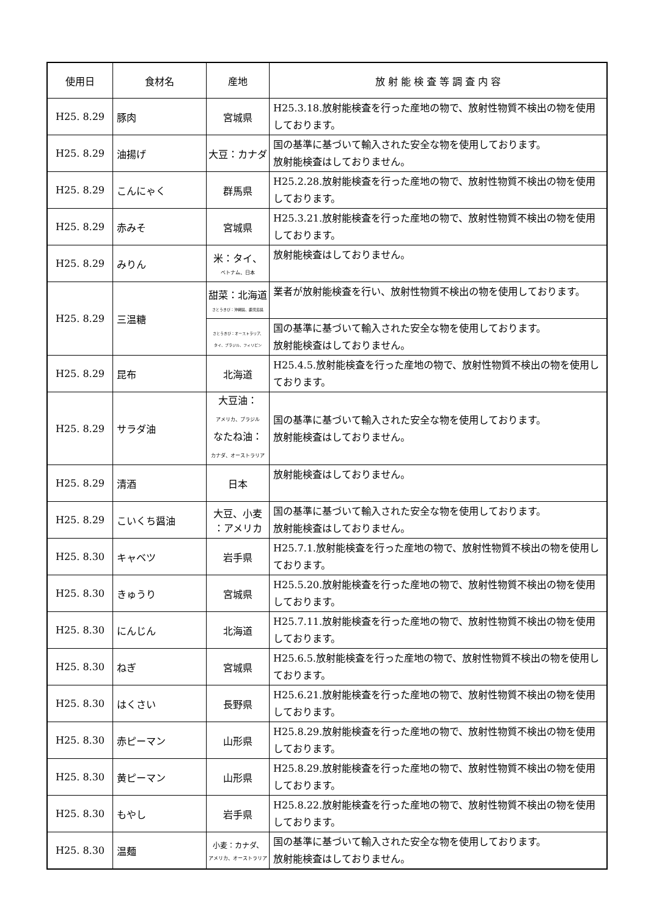| 使用日 | 食材名 | 産地 | 放 射 能 検 査 等 調 査 内 容 |
| --- | --- | --- | --- |
| H25. 8.29 | 豚肉 | 宮城県 | H25.3.18.放射能検査を行った産地の物で、放射性物質不検出の物を使用しております。 |
| H25. 8.29 | 油揚げ | 大豆：カナダ | 国の基準に基づいて輸入された安全な物を使用しております。 放射能検査はしておりません。 |
| H25. 8.29 | こんにゃく | 群馬県 | H25.2.28.放射能検査を行った産地の物で、放射性物質不検出の物を使用しております。 |
| H25. 8.29 | 赤みそ | 宮城県 | H25.3.21.放射能検査を行った産地の物で、放射性物質不検出の物を使用しております。 |
| H25. 8.29 | みりん | 米：タイ、 ベトナム、日本 | 放射能検査はしておりません。 |
| H25. 8.29 | 三温糖 | 甜菜：北海道 さとうきび：沖縄県、鹿児島県 | 業者が放射能検査を行い、放射性物質不検出の物を使用しております。 |
| | | さとうきび：オーストラリア、 タイ、ブラジル、フィリピン | 国の基準に基づいて輸入された安全な物を使用しております。 放射能検査はしておりません。 |
| H25. 8.29 | 昆布 | 北海道 | H25.4.5.放射能検査を行った産地の物で、放射性物質不検出の物を使用しております。 |
| H25. 8.29 | サラダ油 | 大豆油： アメリカ、ブラジル なたね油： カナダ、オーストラリア | 国の基準に基づいて輸入された安全な物を使用しております。 放射能検査はしておりません。 |
| H25. 8.29 | 清酒 | 日本 | 放射能検査はしておりません。 |
| H25. 8.29 | こいくち醤油 | 大豆、小麦 ：アメリカ | 国の基準に基づいて輸入された安全な物を使用しております。 放射能検査はしておりません。 |
| H25. 8.30 | キャベツ | 岩手県 | H25.7.1.放射能検査を行った産地の物で、放射性物質不検出の物を使用しております。 |
| H25. 8.30 | きゅうり | 宮城県 | H25.5.20.放射能検査を行った産地の物で、放射性物質不検出の物を使用しております。 |
| H25. 8.30 | にんじん | 北海道 | H25.7.11.放射能検査を行った産地の物で、放射性物質不検出の物を使用しております。 |
| H25. 8.30 | ねぎ | 宮城県 | H25.6.5.放射能検査を行った産地の物で、放射性物質不検出の物を使用しております。 |
| H25. 8.30 | はくさい | 長野県 | H25.6.21.放射能検査を行った産地の物で、放射性物質不検出の物を使用しております。 |
| H25. 8.30 | 赤ピーマン | 山形県 | H25.8.29.放射能検査を行った産地の物で、放射性物質不検出の物を使用しております。 |
| H25. 8.30 | 黄ピーマン | 山形県 | H25.8.29.放射能検査を行った産地の物で、放射性物質不検出の物を使用しております。 |
| H25. 8.30 | もやし | 岩手県 | H25.8.22.放射能検査を行った産地の物で、放射性物質不検出の物を使用しております。 |
| H25. 8.30 | 温麺 | 小麦：カナダ、 アメリカ、オーストラリア | 国の基準に基づいて輸入された安全な物を使用しております。 放射能検査はしておりません。 |